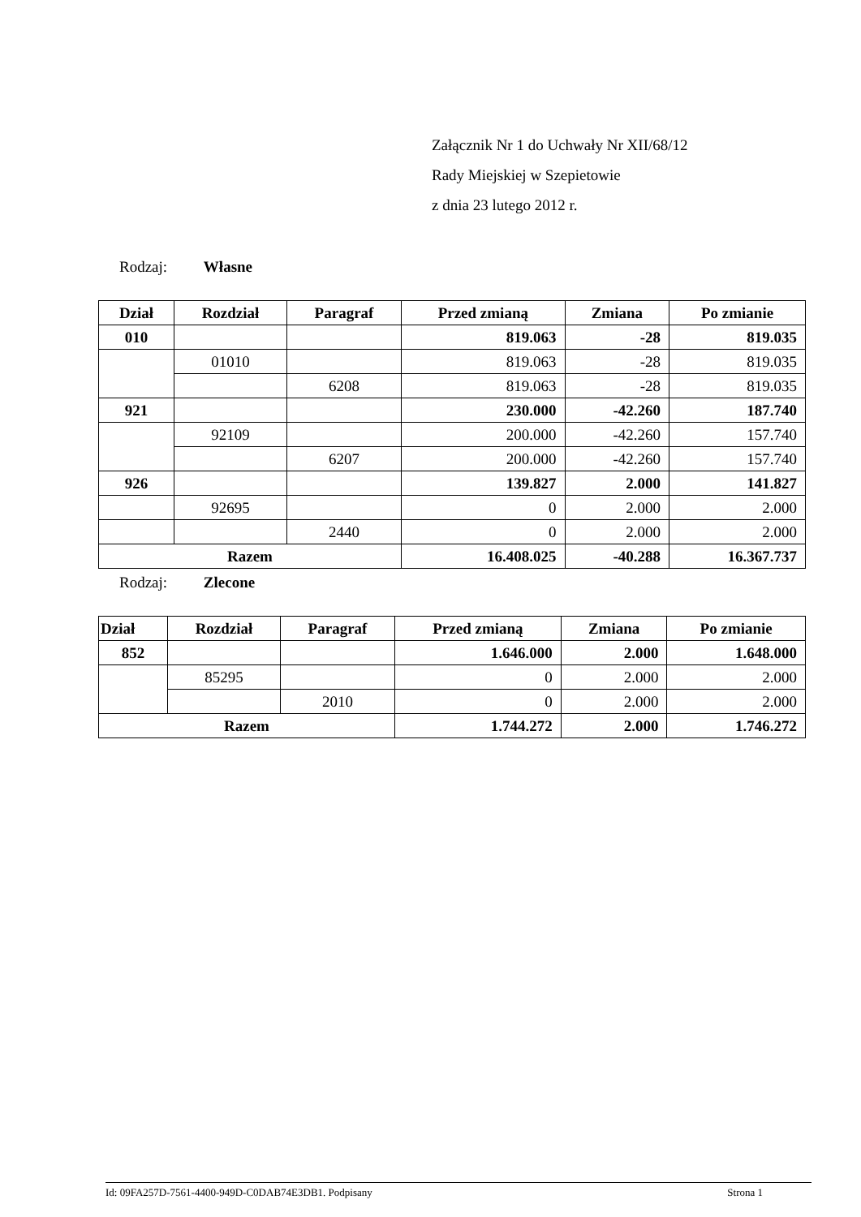Załącznik Nr 1 do Uchwały Nr XII/68/12
Rady Miejskiej w Szepietowie
z dnia 23 lutego 2012 r.
Rodzaj: Własne
| Dział | Rozdział | Paragraf | Przed zmianą | Zmiana | Po zmianie |
| --- | --- | --- | --- | --- | --- |
| 010 | | | 819.063 | -28 | 819.035 |
| | 01010 | | 819.063 | -28 | 819.035 |
| | | 6208 | 819.063 | -28 | 819.035 |
| 921 | | | 230.000 | -42.260 | 187.740 |
| | 92109 | | 200.000 | -42.260 | 157.740 |
| | | 6207 | 200.000 | -42.260 | 157.740 |
| 926 | | | 139.827 | 2.000 | 141.827 |
| | 92695 | | 0 | 2.000 | 2.000 |
| | | 2440 | 0 | 2.000 | 2.000 |
| Razem | | | 16.408.025 | -40.288 | 16.367.737 |
Rodzaj: Zlecone
| Dział | Rozdział | Paragraf | Przed zmianą | Zmiana | Po zmianie |
| --- | --- | --- | --- | --- | --- |
| 852 | | | 1.646.000 | 2.000 | 1.648.000 |
| | 85295 | | 0 | 2.000 | 2.000 |
| | | 2010 | 0 | 2.000 | 2.000 |
| Razem | | | 1.744.272 | 2.000 | 1.746.272 |
Id: 09FA257D-7561-4400-949D-C0DAB74E3DB1. Podpisany Strona 1